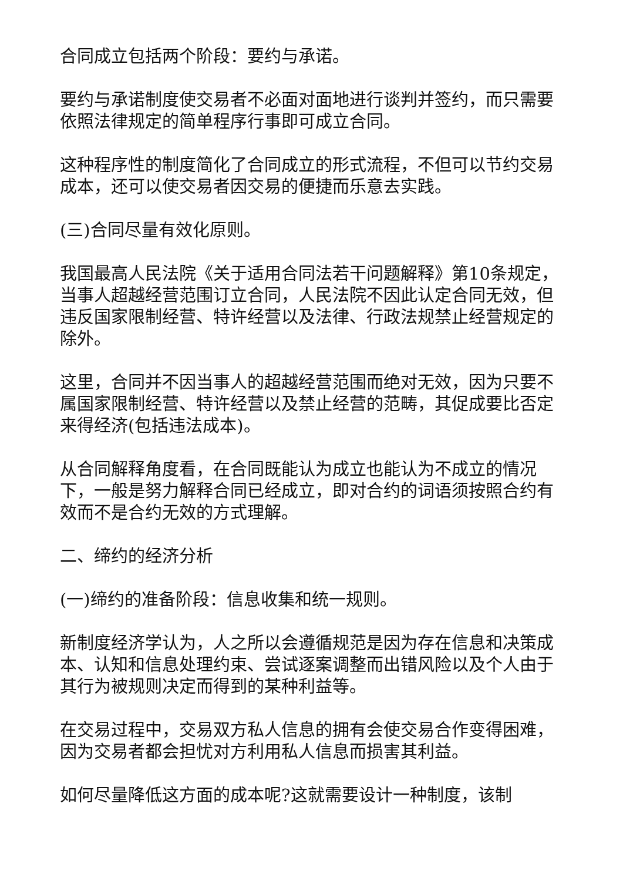合同成立包括两个阶段：要约与承诺。
要约与承诺制度使交易者不必面对面地进行谈判并签约，而只需要依照法律规定的简单程序行事即可成立合同。
这种程序性的制度简化了合同成立的形式流程，不但可以节约交易成本，还可以使交易者因交易的便捷而乐意去实践。
(三)合同尽量有效化原则。
我国最高人民法院《关于适用合同法若干问题解释》第10条规定，当事人超越经营范围订立合同，人民法院不因此认定合同无效，但违反国家限制经营、特许经营以及法律、行政法规禁止经营规定的除外。
这里，合同并不因当事人的超越经营范围而绝对无效，因为只要不属国家限制经营、特许经营以及禁止经营的范畴，其促成要比否定来得经济(包括违法成本)。
从合同解释角度看，在合同既能认为成立也能认为不成立的情况下，一般是努力解释合同已经成立，即对合约的词语须按照合约有效而不是合约无效的方式理解。
二、缔约的经济分析
(一)缔约的准备阶段：信息收集和统一规则。
新制度经济学认为，人之所以会遵循规范是因为存在信息和决策成本、认知和信息处理约束、尝试逐案调整而出错风险以及个人由于其行为被规则决定而得到的某种利益等。
在交易过程中，交易双方私人信息的拥有会使交易合作变得困难，因为交易者都会担忧对方利用私人信息而损害其利益。
如何尽量降低这方面的成本呢?这就需要设计一种制度，该制